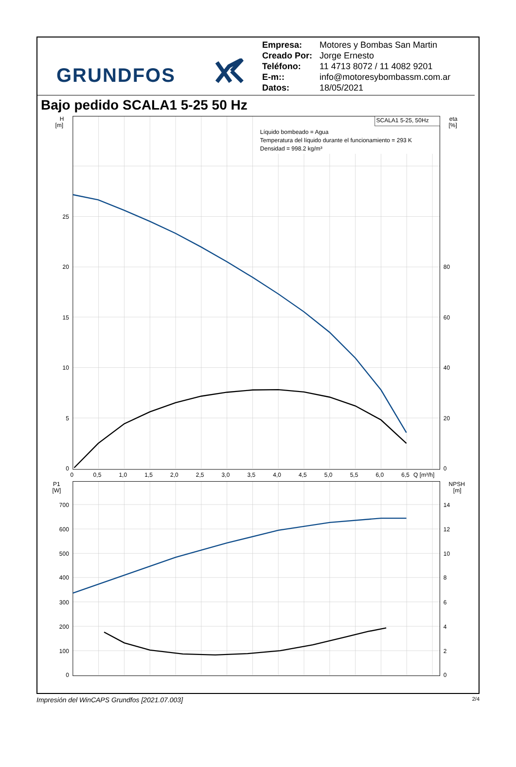GRUNDFOS
Empresa: Motores y Bombas San Martin
Creado Por: Jorge Ernesto
Teléfono: 11 4713 8072 / 11 4082 9201
E-m:: info@motoresybombassm.com.ar
Datos: 18/05/2021
Bajo pedido SCALA1 5-25 50 Hz
SCALA1 5-25, 50Hz
Líquido bombeado = Agua
Temperatura del líquido durante el funcionamiento = 293 K
Densidad = 998.2 kg/m³
H
[m]
25
20
15
10
5
0
P1
[W]
700
600
500
400
300
200
100
0
eta
[%]
80
60
40
20
0
NPSH
[m]
14
12
10
8
6
4
2
0
0
0,5
1,0
1,5
2,0
2,5
3,0
3,5
4,0
4,5
5,0
5,5
6,0
6,5
Q [m³/h]
Impresión del WinCAPS Grundfos [2021.07.003] 2/4